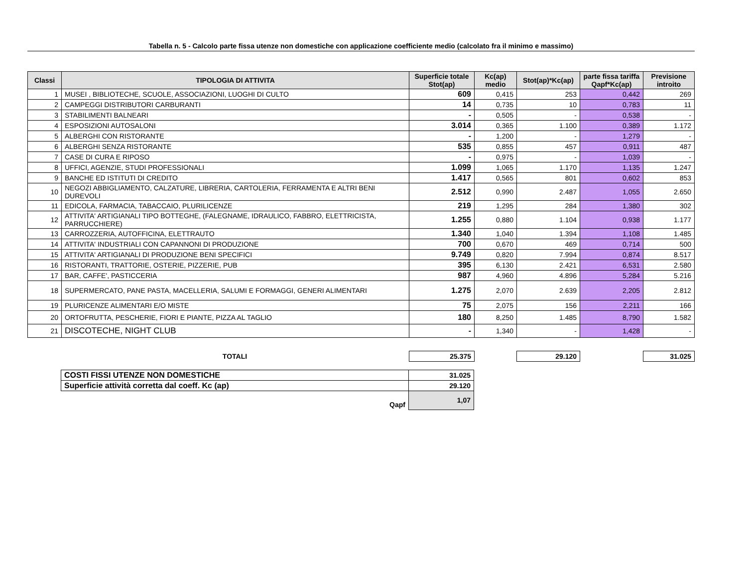Tabella n. 5 - Calcolo parte fissa utenze non domestiche con applicazione coefficiente medio (calcolato fra il minimo e massimo)
| Classi | TIPOLOGIA DI ATTIVITA | Superficie totale Stot(ap) | Kc(ap) medio | Stot(ap)*Kc(ap) | parte fissa tariffa Qapf*Kc(ap) | Previsione introito |
| --- | --- | --- | --- | --- | --- | --- |
| 1 | MUSEI , BIBLIOTECHE, SCUOLE, ASSOCIAZIONI, LUOGHI DI CULTO | 609 | 0,415 | 253 | 0,442 | 269 |
| 2 | CAMPEGGI DISTRIBUTORI CARBURANTI | 14 | 0,735 | 10 | 0,783 | 11 |
| 3 | STABILIMENTI BALNEARI | - | 0,505 | - | 0,538 | - |
| 4 | ESPOSIZIONI AUTOSALONI | 3.014 | 0,365 | 1.100 | 0,389 | 1.172 |
| 5 | ALBERGHI CON RISTORANTE | - | 1,200 | - | 1,279 | - |
| 6 | ALBERGHI SENZA RISTORANTE | 535 | 0,855 | 457 | 0,911 | 487 |
| 7 | CASE DI CURA E RIPOSO | - | 0,975 | - | 1,039 | - |
| 8 | UFFICI, AGENZIE, STUDI PROFESSIONALI | 1.099 | 1,065 | 1.170 | 1,135 | 1.247 |
| 9 | BANCHE ED ISTITUTI DI CREDITO | 1.417 | 0,565 | 801 | 0,602 | 853 |
| 10 | NEGOZI ABBIGLIAMENTO, CALZATURE, LIBRERIA, CARTOLERIA, FERRAMENTA E ALTRI BENI DUREVOLI | 2.512 | 0,990 | 2.487 | 1,055 | 2.650 |
| 11 | EDICOLA, FARMACIA, TABACCAIO, PLURILICENZE | 219 | 1,295 | 284 | 1,380 | 302 |
| 12 | ATTIVITA' ARTIGIANALI TIPO BOTTEGHE, (FALEGNAME, IDRAULICO, FABBRO, ELETTRICISTA, PARRUCCHIERE) | 1.255 | 0,880 | 1.104 | 0,938 | 1.177 |
| 13 | CARROZZERIA, AUTOFFICINA, ELETTRAUTO | 1.340 | 1,040 | 1.394 | 1,108 | 1.485 |
| 14 | ATTIVITA' INDUSTRIALI CON CAPANNONI DI PRODUZIONE | 700 | 0,670 | 469 | 0,714 | 500 |
| 15 | ATTIVITA' ARTIGIANALI DI PRODUZIONE BENI SPECIFICI | 9.749 | 0,820 | 7.994 | 0,874 | 8.517 |
| 16 | RISTORANTI, TRATTORIE, OSTERIE, PIZZERIE, PUB | 395 | 6,130 | 2.421 | 6,531 | 2.580 |
| 17 | BAR, CAFFE', PASTICCERIA | 987 | 4,960 | 4.896 | 5,284 | 5.216 |
| 18 | SUPERMERCATO, PANE PASTA, MACELLERIA, SALUMI E FORMAGGI, GENERI ALIMENTARI | 1.275 | 2,070 | 2.639 | 2,205 | 2.812 |
| 19 | PLURICENZE ALIMENTARI E/O MISTE | 75 | 2,075 | 156 | 2,211 | 166 |
| 20 | ORTOFRUTTA, PESCHERIE, FIORI E PIANTE, PIZZA AL TAGLIO | 180 | 8,250 | 1.485 | 8,790 | 1.582 |
| 21 | DISCOTECHE, NIGHT CLUB | - | 1,340 | - | 1,428 | - |
| | TOTALI | 25.375 | | 29.120 | | 31.025 |
| COSTI FISSI UTENZE NON DOMESTICHE | 31.025 |
| Superficie attività corretta dal coeff. Kc (ap) | 29.120 |
| Qapf | 1,07 |